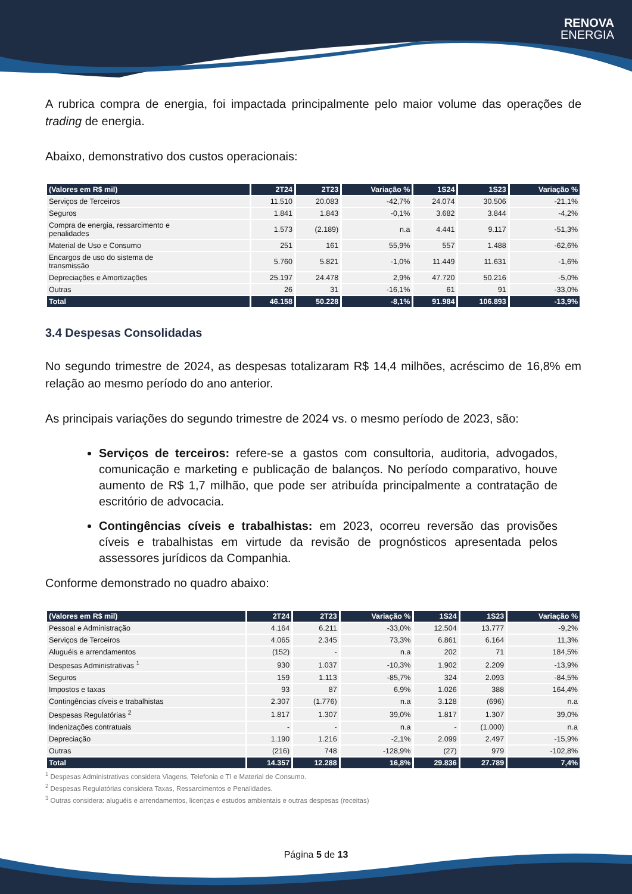RENOVA
ENERGIA
A rubrica compra de energia, foi impactada principalmente pelo maior volume das operações de trading de energia.
Abaixo, demonstrativo dos custos operacionais:
| (Valores em R$ mil) | 2T24 | 2T23 | Variação % | 1S24 | 1S23 | Variação % |
| --- | --- | --- | --- | --- | --- | --- |
| Serviços de Terceiros | 11.510 | 20.083 | -42,7% | 24.074 | 30.506 | -21,1% |
| Seguros | 1.841 | 1.843 | -0,1% | 3.682 | 3.844 | -4,2% |
| Compra de energia, ressarcimento e penalidades | 1.573 | (2.189) | n.a | 4.441 | 9.117 | -51,3% |
| Material de Uso e Consumo | 251 | 161 | 55,9% | 557 | 1.488 | -62,6% |
| Encargos de uso do sistema de transmissão | 5.760 | 5.821 | -1,0% | 11.449 | 11.631 | -1,6% |
| Depreciações e Amortizações | 25.197 | 24.478 | 2,9% | 47.720 | 50.216 | -5,0% |
| Outras | 26 | 31 | -16,1% | 61 | 91 | -33,0% |
| Total | 46.158 | 50.228 | -8,1% | 91.984 | 106.893 | -13,9% |
3.4 Despesas Consolidadas
No segundo trimestre de 2024, as despesas totalizaram R$ 14,4 milhões, acréscimo de 16,8% em relação ao mesmo período do ano anterior.
As principais variações do segundo trimestre de 2024 vs. o mesmo período de 2023, são:
Serviços de terceiros: refere-se a gastos com consultoria, auditoria, advogados, comunicação e marketing e publicação de balanços. No período comparativo, houve aumento de R$ 1,7 milhão, que pode ser atribuída principalmente a contratação de escritório de advocacia.
Contingências cíveis e trabalhistas: em 2023, ocorreu reversão das provisões cíveis e trabalhistas em virtude da revisão de prognósticos apresentada pelos assessores jurídicos da Companhia.
Conforme demonstrado no quadro abaixo:
| (Valores em R$ mil) | 2T24 | 2T23 | Variação % | 1S24 | 1S23 | Variação % |
| --- | --- | --- | --- | --- | --- | --- |
| Pessoal e Administração | 4.164 | 6.211 | -33,0% | 12.504 | 13.777 | -9,2% |
| Serviços de Terceiros | 4.065 | 2.345 | 73,3% | 6.861 | 6.164 | 11,3% |
| Aluguéis e arrendamentos | (152) | - | n.a | 202 | 71 | 184,5% |
| Despesas Administrativas <sup>1</sup> | 930 | 1.037 | -10,3% | 1.902 | 2.209 | -13,9% |
| Seguros | 159 | 1.113 | -85,7% | 324 | 2.093 | -84,5% |
| Impostos e taxas | 93 | 87 | 6,9% | 1.026 | 388 | 164,4% |
| Contingências cíveis e trabalhistas | 2.307 | (1.776) | n.a | 3.128 | (696) | n.a |
| Despesas Regulatórias <sup>2</sup> | 1.817 | 1.307 | 39,0% | 1.817 | 1.307 | 39,0% |
| Indenizações contratuais | - | - | n.a | - | (1.000) | n.a |
| Depreciação | 1.190 | 1.216 | -2,1% | 2.099 | 2.497 | -15,9% |
| Outras | (216) | 748 | -128,9% | (27) | 979 | -102,8% |
| Total | 14.357 | 12.288 | 16,8% | 29.836 | 27.789 | 7,4% |
<sup>1</sup> Despesas Administrativas considera Viagens, Telefonia e TI e Material de Consumo.
<sup>2</sup> Despesas Regulatórias considera Taxas, Ressarcimentos e Penalidades.
<sup>3</sup> Outras considera: aluguéis e arrendamentos, licenças e estudos ambientais e outras despesas (receitas)
Página 5 de 13